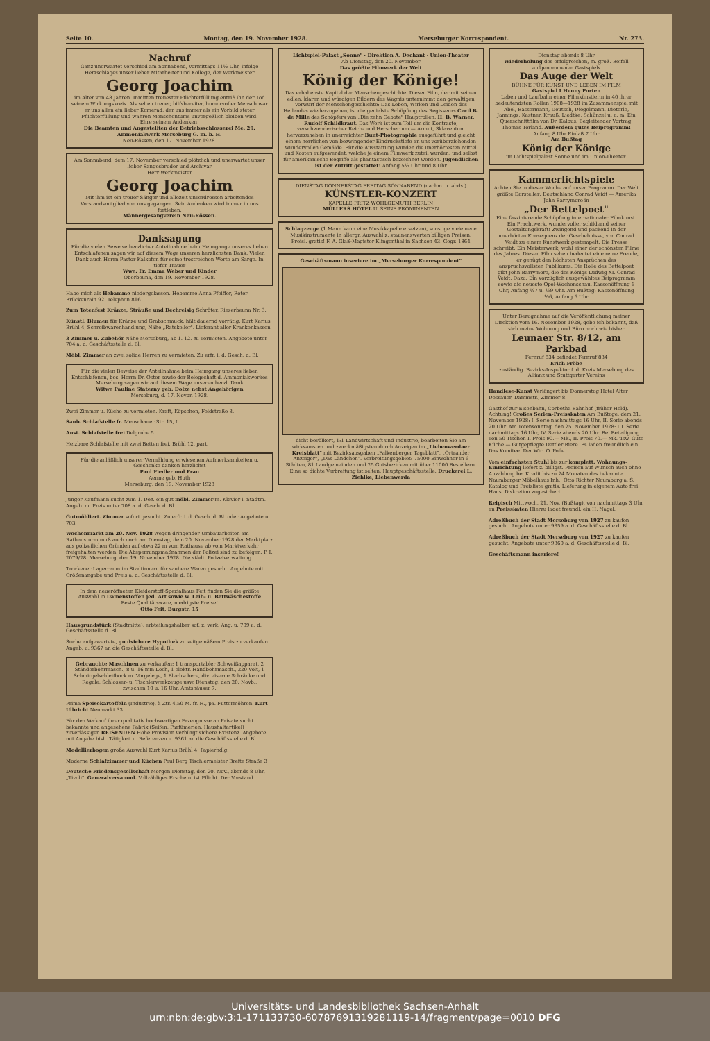Seite 10. Montag, den 19. November 1928. Merseburger Korrespondent. Nr. 273.
Nachruf
Ganz unerwartet verschied am Sonnabend, vormittags 11½ Uhr, infolge Herzschlages unser lieber Mitarbeiter und Kollege, der Werkmeister
Georg Joachim
im Alter von 48 Jahren. Inmitten treuester Pflichterfüllung entriß ihn der Tod seinem Wirkungskreis. Als selten treuer, hilfsbereiter, humorvoller Mensch war er uns allen ein lieber Kamerad, der uns immer als ein Vorbild steter Pflichterfüllung und wahren Menschentums unvergeßlich bleiben wird.
Ehre seinem Andenken!
Die Beamten und Angestellten der Betriebsschlosserei Me. 29. Ammoniakwerk Merseburg G. m. b. H.
Neu-Rössen, den 17. November 1928.
Am Sonnabend, dem 17. November verschied plötzlich und unerwartet unser lieber Sangesbruder und Archivar
Herr Werkmeister
Georg Joachim
Mit ihm ist ein treuer Sänger und allezeit unverdrossen arbeitendes Vorstandsmitglied von uns gegangen. Sein Andenken wird immer in uns fortleben.
Männergesangverein Neu-Rössen.
Danksagung
Für die vielen Beweise herzlicher Anteilnahme beim Heimgange unseres lieben Entschlafenen sagen wir auf diesem Wege unseren herzlichsten Dank. Vielen Dank auch Herrn Pastor Kalkofen für seine trostreichen Worte am Sarge. In tiefer Trauer
Wwe. Fr. Emma Weber und Kinder
Oberbeuna, den 19. November 1928.
Habe mich als Hebamme niedergelassen. Hebamme Anna Pfeiffer, Roter Brückenrain 92. Telephon 816.
Zum Totenfest Kränze, Sträuße und Dechreisig Schröter, Rieserbeuna Nr. 3.
Künstl. Blumen für Kränze und Grabschmuck, hält dauernd vorrätig. Kurt Karius Brühl 4, Schreibwarenhandlung, Nähe „Ratskeller". Lieferant aller Krankenkassen
3 Zimmer u. Zubehör Nähe Merseburg, ab 1. 12. zu vermieten. Angebote unter 704 a. d. Geschäftsstelle d. Bl.
Möbl. Zimmer an zwei solide Herren zu vermieten. Zu erfr. i. d. Gesch. d. Bl.
Für die vielen Beweise der Anteilnahme beim Heimgang unseres lieben Entschlafenen, bes. Herrn Dr. Oster sowie der Belegschaft d. Ammoniakwerkes Merseburg sagen wir auf diesem Wege unseren herzl. Dank
Witwe Pauline Statezny geb. Dolze nebst Angehörigen
Merseburg, d. 17. Novbr. 1928.
Zwei Zimmer u. Küche zu vermieten. Kraft, Köpschen, Feldstraße 3.
Saub. Schlafstelle fr. Meuschauer Str. 15, I.
Anst. Schlafstelle frei Delgrube 5.
Heizbare Schlafstelle mit zwei Betten frei. Brühl 12, part.
Für die anläßlich unserer Vermählung erwiesenen Aufmerksamkeiten u. Geschenke danken herzlichst
Paul Fiedler und Frau
Aenne geb. Huth
Merseburg, den 19. November 1928
Junger Kaufmann sucht zum 1. Dez. ein gut möbl. Zimmer m. Klavier i. Stadtm. Angeb. m. Preis unter 708 a. d. Gesch. d. Bl.
Gutmöbliert. Zimmer sofort gesucht. Zu erfr. i. d. Gesch. d. Bl. oder Angebote u. 703.
Wochenmarkt am 20. Nov. 1928 Wegen dringender Umbauarbeiten am Rathausturm muß auch noch am Dienstag, dem 20. November 1928 der Marktplatz aus polizeilichen Gründen auf etwa 22 m vom Rathause ab vom Marktverkehr freigehalten werden. Die Absperrungsmaßnahmen der Polizei sind zu befolgen. P. I. 2079/28. Merseburg, den 19. November 1928. Die städt. Polizeiverwaltung.
Trockener Lagerraum im Stadtinnern für saubere Waren gesucht. Angebote mit Größenangabe und Preis a. d. Geschäftsstelle d. Bl.
In dem neueröffneten Kleiderstoff-Spezialhaus Feit finden Sie die größte Auswahl in Damenstoffen jed. Art sowie w. Leib- u. Bettwäschestoffe Beste Qualitätsware, niedrigste Preise!
Otto Feit, Burgstr. 15
Hausgrundstück (Stadtmitte), erbteilungshalber sof. z. verk. Ang. u. 709 a. d. Geschäftsstelle d. Bl.
Suche aufgewertete, gu dsichere Hypothek zu zeitgemäßem Preis zu verkaufen. Angeb. u. 9367 an die Geschäftsstelle d. Bl.
Gebrauchte Maschinen zu verkaufen: 1 transportabler Schweißapparat, 2 Ständerbohrmasch., 8 u. 16 mm Loch, 1 elektr. Handbohrmasch., 220 Volt, 1 Schmirgelschleifbock m. Vorgelege, 1 Blechschere, div. eiserne Schränke und Regale, Schlosser- u. Tischlerwerkzeuge usw. Dienstag, den 20. Novb., zwischen 10 u. 16 Uhr. Amtshäuser 7.
Prima Speisekartoffeln (Industrie), à Ztr. 4,50 M. fr. H., pa. Futtermöhren. Kurt Ulbricht Neumarkt 33.
Für den Verkauf ihrer qualitativ hochwertigen Erzeugnisse an Private sucht bekannte und angesehene Fabrik (Seifen, Parfümerien, Haushaltartikel) zuverlässigen REISENDEN Hohe Provision verbürgt sichere Existenz. Angebote mit Angabe bish. Tätigkeit u. Referenzen u. 9361 an die Geschäftsstelle d. Bl.
Modellierbogen große Auswahl Kurt Karius Brühl 4, Papierhdlg.
Moderne Schlafzimmer und Küchen Paul Berg Tischlermeister Breite Straße 3
Deutsche Friedensgesellschaft Morgen Dienstag, den 20. Nov., abends 8 Uhr, „Tivoli": Generalversamml. Vollzähliges Erschein. ist Pflicht. Der Vorstand.
Lichtspiel-Palast „Sonne" · Direktion A. Dechant · Union-Theater
Ab Dienstag, den 20. November
Das größte Filmwerk der Welt
König der Könige!
Das erhabenste Kapitel der Menschengeschichte. Dieser Film, der mit seinen edlen, klaren und würdigen Bildern das Wagnis unternimmt den gewaltigen Vorwurf der Menschengeschichte: Das Leben, Wirken und Leiden des Heilandes wiederzugeben, ist die genialste Schöpfung des Regisseurs Cecil B. de Mille des Schöpfers von „Die zehn Gebote" Hauptrollen: H. B. Warner, Rudolf Schildkraut. Das Werk ist zum Teil um die Kontraste, verschwenderischer Reich- und Herschertum — Armut, Sklaventum hervorzuheben in unerreichter Bunt-Photographie ausgeführt und gleicht einem herrlichen von bezwingender Eindruckstiefe an uns vorüberziehenden wundervollen Gemälde. Für die Ausstattung wurden die unerhörtesten Mittel und Kosten aufgewendet, welche je einem Filmwerk zuteil wurden, und selbst für amerikanische Begriffe als phantastisch bezeichnet werden. Jugendlichen ist der Zutritt gestattet! Anfang 5½ Uhr und 8 Uhr
DIENSTAG DONNERSTAG FREITAG SONNABEND (nachm. u. abds.)
KÜNSTLER-KONZERT
KAPELLE FRITZ WOHLGEMUTH BERLIN
MÜLLERS HOTEL U. SEINE PROMINENTEN
Schlagzeuge (1 Mann kann eine Musikkapelle ersetzen), sonstige viele neue Musikinstrumente in allergr. Auswahl z. staunenswerten billigen Preisen. Preisl. gratis! F. A. Glaß-Magister Klingenthal in Sachsen 43. Gegr. 1864
Geschäftsmann inseriere im „Merseburger Korrespondent"
dicht bevölkert, 1:1 Landwirtschaft und Industrie, bearbeiten Sie am wirksamsten und zweckmäßigsten durch Anzeigen im „Liebenwerdaer Kreisblatt" mit Bezirksausgaben „Falkenberger Tageblatt", „Ortrander Anzeiger", „Das Ländchen". Verbreitungsgebiet: 75000 Einwohner in 6 Städten, 81 Landgemeinden und 25 Gutsbezirken mit über 11000 Bestellern. Eine so dichte Verbreitung ist selten. Hauptgeschäftsstelle: Druckerei L. Ziehlke, Liebenwerda
Dienstag abends 8 Uhr
Wiederholung des erfolgreichen, m. groß. Beifall aufgenommenen Gastspiels
Das Auge der Welt
BÜHNE FÜR KUNST UND LEBEN IM FILM
Gastspiel I Henny Porten
Leben und Laufbahn einer Filmkünstlerin in 40 ihrer bedeutendsten Rollen 1908—1928 im Zusammenspiel mit Abel, Bassermann, Deutsch, Diegelmann, Dieterle, Jannings, Kastner, Krauß, Liedtke, Schünzel u. a. m. Ein Querschnittfilm von Dr. Kalbus. Begleitender Vortrag: Thomas Torland. Außerdem gutes Beiprogramm! Anfang 8 Uhr Einlaß 7 Uhr
Am Bußtag
König der Könige
im Lichtspielpalast Sonne und im Union-Theater.
Kammerlichtspiele
Achten Sie in dieser Woche auf unser Programm. Der Welt größte Darsteller: Deutschland Conrad Veidt — Amerika John Barrymore in
„Der Bettelpoet"
Eine faszinierende Schöpfung internationaler Filmkunst. Ein Prachtwerk, wundervoller schildernd seiner Gestaltungskraft! Zwingend und packend in der unerhörten Konsequenz der Geschehnisse, von Conrad Veidt zu einem Kunstwerk gestempelt. Die Presse schreibt: Ein Meisterwerk, wohl einer der schönsten Filme des Jahres. Diesen Film sehen bedeutet eine reine Freude, er genügt den höchsten Ansprüchen des anspruchsvollsten Publikums. Die Rolle des Bettelpoet gibt John Barrymore, die des Königs Ludwig XI. Conrad Veidt. Dazu: Ein vorzüglich ausgewähltes Beiprogramm sowie die neueste Opel-Wochenschau. Kassenöffnung 6 Uhr, Anfang ½7 u. ½9 Uhr. Am Bußtag: Kassenöffnung ½6, Anfang 6 Uhr
Unter Bezugnahme auf die Veröffentlichung meiner Direktion vom 16. November 1928, gebe ich bekannt, daß sich meine Wohnung und Büro noch wie bisher
Leunaer Str. 8/12, am Parkbad
Fernruf 834 befindet Fernruf 834
Erich Fröbe
zuständig. Bezirks-Inspektor f. d. Kreis Merseburg des Allianz und Stuttgarter Vereins
Handlese-Kunst Verlängert bis Donnerstag Hotel Alter Dessauer, Dammstr., Zimmer 8.
Gasthof zur Eisenbahn, Corbetha Bahnhof (früher Held). Achtung! Großes Serien-Preisskaten Am Bußtage, dem 21. November 1928: I. Serie nachmittags 16 Uhr, II. Serie abends 20 Uhr. Am Totensonntag, den 25. November 1928: III. Serie nachmittags 16 Uhr, IV. Serie abends 20 Uhr. Bei Beteiligung von 50 Tischen I. Preis 90.— Mk., II. Preis 70.— Mk. usw. Gute Küche — Gutgepflegte Dettler Biere. Es laden freundlich ein Das Komitee. Der Wirt O. Polle.
Vom einfachsten Stuhl bis zur komplett. Wohnungs-Einrichtung liefert z. billigst. Preisen auf Wunsch auch ohne Anzahlung bei Kredit bis zu 24 Monaten das bekannte Naumburger Möbelhaus Inh.: Otto Richter Naumburg a. S. Katalog und Preisliste gratis. Lieferung in eigenem Auto frei Haus. Diskretion zugesichert.
Reipisch Mittwoch, 21. Nov. (Bußtag), von nachmittags 3 Uhr an Preisskaten Hierzu ladet freundl. ein H. Nagel.
Adreßbuch der Stadt Merseburg von 1927 zu kaufen gesucht. Angebote unter 9359 a. d. Geschäftsstelle d. Bl.
Adreßbuch der Stadt Merseburg von 1927 zu kaufen gesucht. Angebote unter 9360 a. d. Geschäftsstelle d. Bl.
Geschäftsmann inseriere!
Universitäts- und Landesbibliothek Sachsen-Anhalt
urn:nbn:de:gbv:3:1-171133730-60787691319281119-14/fragment/page=0010 DFG